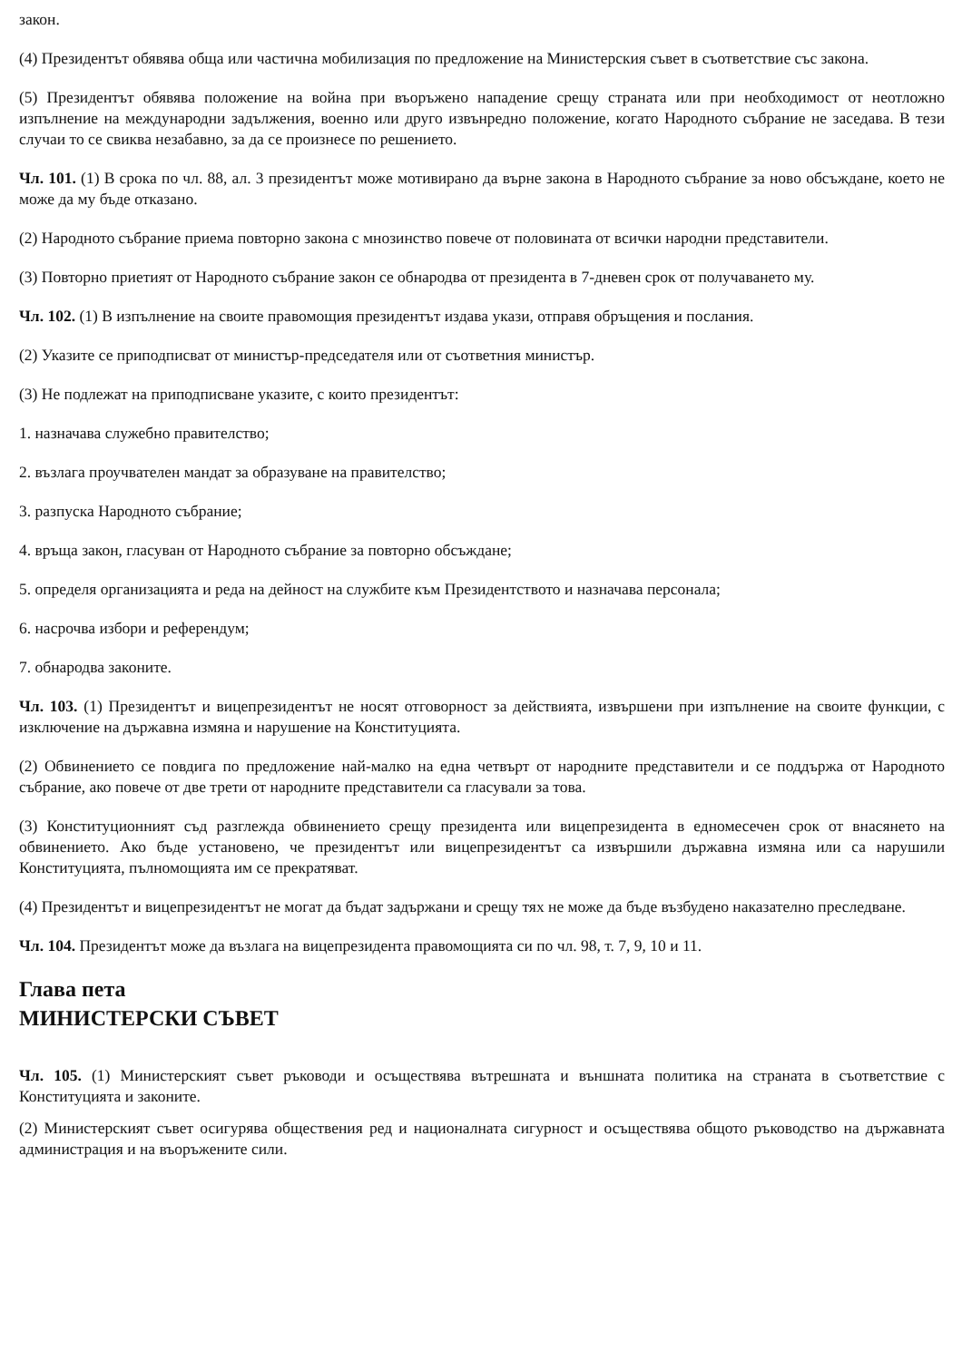закон.
(4) Президентът обявява обща или частична мобилизация по предложение на Министерския съвет в съответствие със закона.
(5) Президентът обявява положение на война при въоръжено нападение срещу страната или при необходимост от неотложно изпълнение на международни задължения, военно или друго извънредно положение, когато Народното събрание не заседава. В тези случаи то се свиква незабавно, за да се произнесе по решението.
Чл. 101. (1) В срока по чл. 88, ал. 3 президентът може мотивирано да върне закона в Народното събрание за ново обсъждане, което не може да му бъде отказано.
(2) Народното събрание приема повторно закона с мнозинство повече от половината от всички народни представители.
(3) Повторно приетият от Народното събрание закон се обнародва от президента в 7-дневен срок от получаването му.
Чл. 102. (1) В изпълнение на своите правомощия президентът издава укази, отправя обръщения и послания.
(2) Указите се приподписват от министър-председателя или от съответния министър.
(3) Не подлежат на приподписване указите, с които президентът:
1. назначава служебно правителство;
2. възлага проучвателен мандат за образуване на правителство;
3. разпуска Народното събрание;
4. връща закон, гласуван от Народното събрание за повторно обсъждане;
5. определя организацията и реда на дейност на службите към Президентството и назначава персонала;
6. насрочва избори и референдум;
7. обнародва законите.
Чл. 103. (1) Президентът и вицепрезидентът не носят отговорност за действията, извършени при изпълнение на своите функции, с изключение на държавна измяна и нарушение на Конституцията.
(2) Обвинението се повдига по предложение най-малко на една четвърт от народните представители и се поддържа от Народното събрание, ако повече от две трети от народните представители са гласували за това.
(3) Конституционният съд разглежда обвинението срещу президента или вицепрезидента в едномесечен срок от внасянето на обвинението. Ако бъде установено, че президентът или вицепрезидентът са извършили държавна измяна или са нарушили Конституцията, пълномощията им се прекратяват.
(4) Президентът и вицепрезидентът не могат да бъдат задържани и срещу тях не може да бъде възбудено наказателно преследване.
Чл. 104. Президентът може да възлага на вицепрезидента правомощията си по чл. 98, т. 7, 9, 10 и 11.
Глава пета
МИНИСТЕРСКИ СЪВЕТ
Чл. 105. (1) Министерският съвет ръководи и осъществява вътрешната и външната политика на страната в съответствие с Конституцията и законите.
(2) Министерският съвет осигурява обществения ред и националната сигурност и осъществява общото ръководство на държавната администрация и на въоръжените сили.